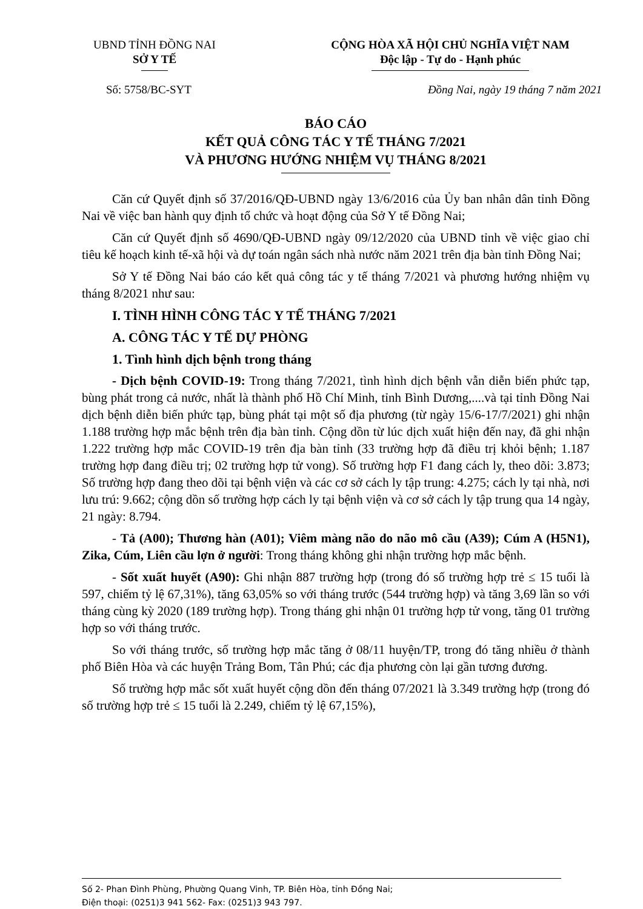UBND TỈNH ĐỒNG NAI
SỞ Y TẾ
CỘNG HÒA XÃ HỘI CHỦ NGHĨA VIỆT NAM
Độc lập - Tự do - Hạnh phúc
Số: 5758/BC-SYT Đồng Nai, ngày 19 tháng 7 năm 2021
BÁO CÁO
KẾT QUẢ CÔNG TÁC Y TẾ THÁNG 7/2021
VÀ PHƯƠNG HƯỚNG NHIỆM VỤ THÁNG 8/2021
Căn cứ Quyết định số 37/2016/QĐ-UBND ngày 13/6/2016 của Ủy ban nhân dân tỉnh Đồng Nai về việc ban hành quy định tổ chức và hoạt động của Sở Y tế Đồng Nai;
Căn cứ Quyết định số 4690/QĐ-UBND ngày 09/12/2020 của UBND tỉnh về việc giao chỉ tiêu kế hoạch kinh tế-xã hội và dự toán ngân sách nhà nước năm 2021 trên địa bàn tỉnh Đồng Nai;
Sở Y tế Đồng Nai báo cáo kết quả công tác y tế tháng 7/2021 và phương hướng nhiệm vụ tháng 8/2021 như sau:
I. TÌNH HÌNH CÔNG TÁC Y TẾ THÁNG 7/2021
A. CÔNG TÁC Y TẾ DỰ PHÒNG
1. Tình hình dịch bệnh trong tháng
- Dịch bệnh COVID-19: Trong tháng 7/2021, tình hình dịch bệnh vẫn diễn biến phức tạp, bùng phát trong cả nước, nhất là thành phố Hồ Chí Minh, tỉnh Bình Dương,....và tại tỉnh Đồng Nai dịch bệnh diễn biến phức tạp, bùng phát tại một số địa phương (từ ngày 15/6-17/7/2021) ghi nhận 1.188 trường hợp mắc bệnh trên địa bàn tỉnh. Cộng dồn từ lúc dịch xuất hiện đến nay, đã ghi nhận 1.222 trường hợp mắc COVID-19 trên địa bàn tỉnh (33 trường hợp đã điều trị khỏi bệnh; 1.187 trường hợp đang điều trị; 02 trường hợp tử vong). Số trường hợp F1 đang cách ly, theo dõi: 3.873; Số trường hợp đang theo dõi tại bệnh viện và các cơ sở cách ly tập trung: 4.275; cách ly tại nhà, nơi lưu trú: 9.662; cộng dồn số trường hợp cách ly tại bệnh viện và cơ sở cách ly tập trung qua 14 ngày, 21 ngày: 8.794.
- Tả (A00); Thương hàn (A01); Viêm màng não do não mô cầu (A39); Cúm A (H5N1), Zika, Cúm, Liên cầu lợn ở người: Trong tháng không ghi nhận trường hợp mắc bệnh.
- Sốt xuất huyết (A90): Ghi nhận 887 trường hợp (trong đó số trường hợp trẻ ≤ 15 tuổi là 597, chiếm tỷ lệ 67,31%), tăng 63,05% so với tháng trước (544 trường hợp) và tăng 3,69 lần so với tháng cùng kỳ 2020 (189 trường hợp). Trong tháng ghi nhận 01 trường hợp tử vong, tăng 01 trường hợp so với tháng trước.
So với tháng trước, số trường hợp mắc tăng ở 08/11 huyện/TP, trong đó tăng nhiều ở thành phố Biên Hòa và các huyện Trảng Bom, Tân Phú; các địa phương còn lại gần tương đương.
Số trường hợp mắc sốt xuất huyết cộng dồn đến tháng 07/2021 là 3.349 trường hợp (trong đó số trường hợp trẻ ≤ 15 tuổi là 2.249, chiếm tỷ lệ 67,15%),
Số 2- Phan Đình Phùng, Phường Quang Vinh, TP. Biên Hòa, tỉnh Đồng Nai;
Điện thoại: (0251)3 941 562- Fax: (0251)3 943 797.